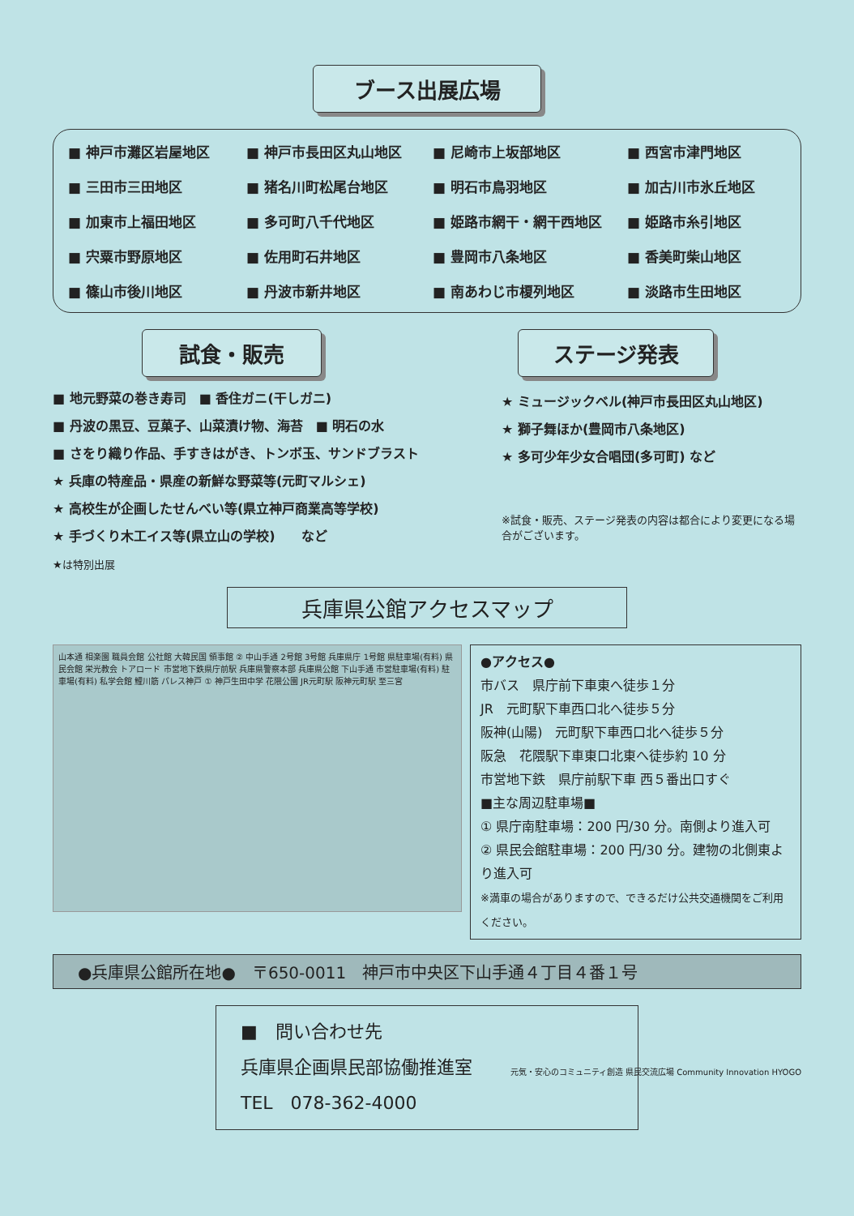ブース出展広場
■ 神戸市灘区岩屋地区
■ 神戸市長田区丸山地区
■ 尼崎市上坂部地区
■ 西宮市津門地区
■ 三田市三田地区
■ 猪名川町松尾台地区
■ 明石市鳥羽地区
■ 加古川市氷丘地区
■ 加東市上福田地区
■ 多可町八千代地区
■ 姫路市網干・網干西地区
■ 姫路市糸引地区
■ 宍粟市野原地区
■ 佐用町石井地区
■ 豊岡市八条地区
■ 香美町柴山地区
■ 篠山市後川地区
■ 丹波市新井地区
■ 南あわじ市榎列地区
■ 淡路市生田地区
試食・販売
■ 地元野菜の巻き寿司　■ 香住ガニ(干しガニ)
■ 丹波の黒豆、豆菓子、山菜漬け物、海苔　■ 明石の水
■ さをり織り作品、手すきはがき、トンボ玉、サンドブラスト
★ 兵庫の特産品・県産の新鮮な野菜等(元町マルシェ)
★ 高校生が企画したせんべい等(県立神戸商業高等学校)
★ 手づくり木工イス等(県立山の学校)　　など
★は特別出展
ステージ発表
★ ミュージックベル(神戸市長田区丸山地区)
★ 獅子舞ほか(豊岡市八条地区)
★ 多可少年少女合唱団(多可町) など
※試食・販売、ステージ発表の内容は都合により変更になる場合がございます。
兵庫県公館アクセスマップ
山本通 相楽園 職員会館 公社館 大韓民国 領事館 ② 中山手通 2号館 3号館 兵庫県庁 1号館 県駐車場(有料) 県民会館 栄光教会 トアロード 市営地下鉄県庁前駅 兵庫県警察本部 兵庫県公館 下山手通 市営駐車場(有料) 駐車場(有料) 私学会館 鯉川筋 パレス神戸 ① 神戸生田中学 花隈公園 JR元町駅 阪神元町駅 至三宮
●アクセス●
市バス　県庁前下車東へ徒歩１分
JR　元町駅下車西口北へ徒歩５分
阪神(山陽)　元町駅下車西口北へ徒歩５分
阪急　花隈駅下車東口北東へ徒歩約 10 分
市営地下鉄　県庁前駅下車 西５番出口すぐ
■主な周辺駐車場■
① 県庁南駐車場：200 円/30 分。南側より進入可
② 県民会館駐車場：200 円/30 分。建物の北側東より進入可
※満車の場合がありますので、できるだけ公共交通機関をご利用ください。
●兵庫県公館所在地●　〒650-0011　神戸市中央区下山手通４丁目４番１号
■　問い合わせ先
兵庫県企画県民部協働推進室
TEL　078-362-4000
元気・安心のコミュニティ創造 県民交流広場 Community Innovation HYOGO